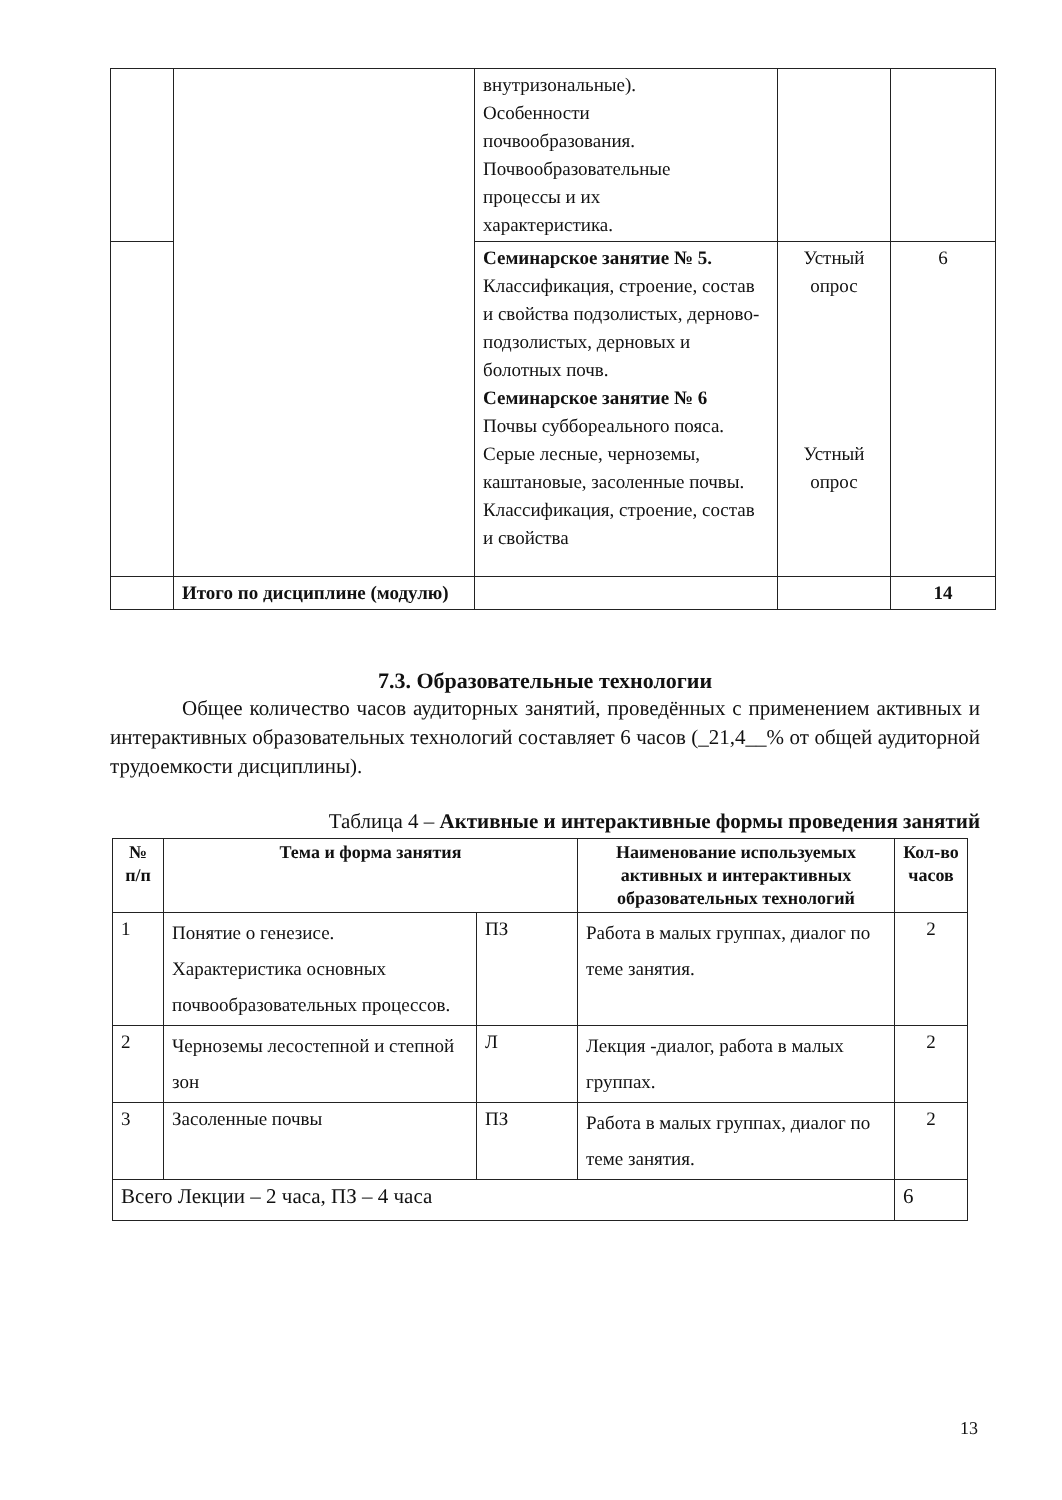| | | внутризональные). Особенности почвообразования. Почвообразовательные процессы и их характеристика. | | |
| | | Семинарское занятие № 5. Классификация, строение, состав и свойства подзолистых, дерново-подзолистых, дерновых и болотных почв. Семинарское занятие № 6 Почвы суббореального пояса. Серые лесные, черноземы, каштановые, засоленные почвы. Классификация, строение, состав и свойства | Устный опрос Устный опрос | 6 |
| | Итого по дисциплине (модулю) | | | 14 |
7.3. Образовательные технологии
Общее количество часов аудиторных занятий, проведённых с применением активных и интерактивных образовательных технологий составляет 6 часов (_21,4__% от общей аудиторной трудоемкости дисциплины).
Таблица 4 – Активные и интерактивные формы проведения занятий
| № п/п | Тема и форма занятия | | Наименование используемых активных и интерактивных образовательных технологий | Кол-во часов |
| --- | --- | --- | --- | --- |
| 1 | Понятие о генезисе. Характеристика основных почвообразовательных процессов. | ПЗ | Работа в малых группах, диалог по теме занятия. | 2 |
| 2 | Черноземы лесостепной и степной зон | Л | Лекция -диалог, работа в малых группах. | 2 |
| 3 | Засоленные почвы | ПЗ | Работа в малых группах, диалог по теме занятия. | 2 |
| Всего Лекции – 2 часа, ПЗ – 4 часа | | | | 6 |
13